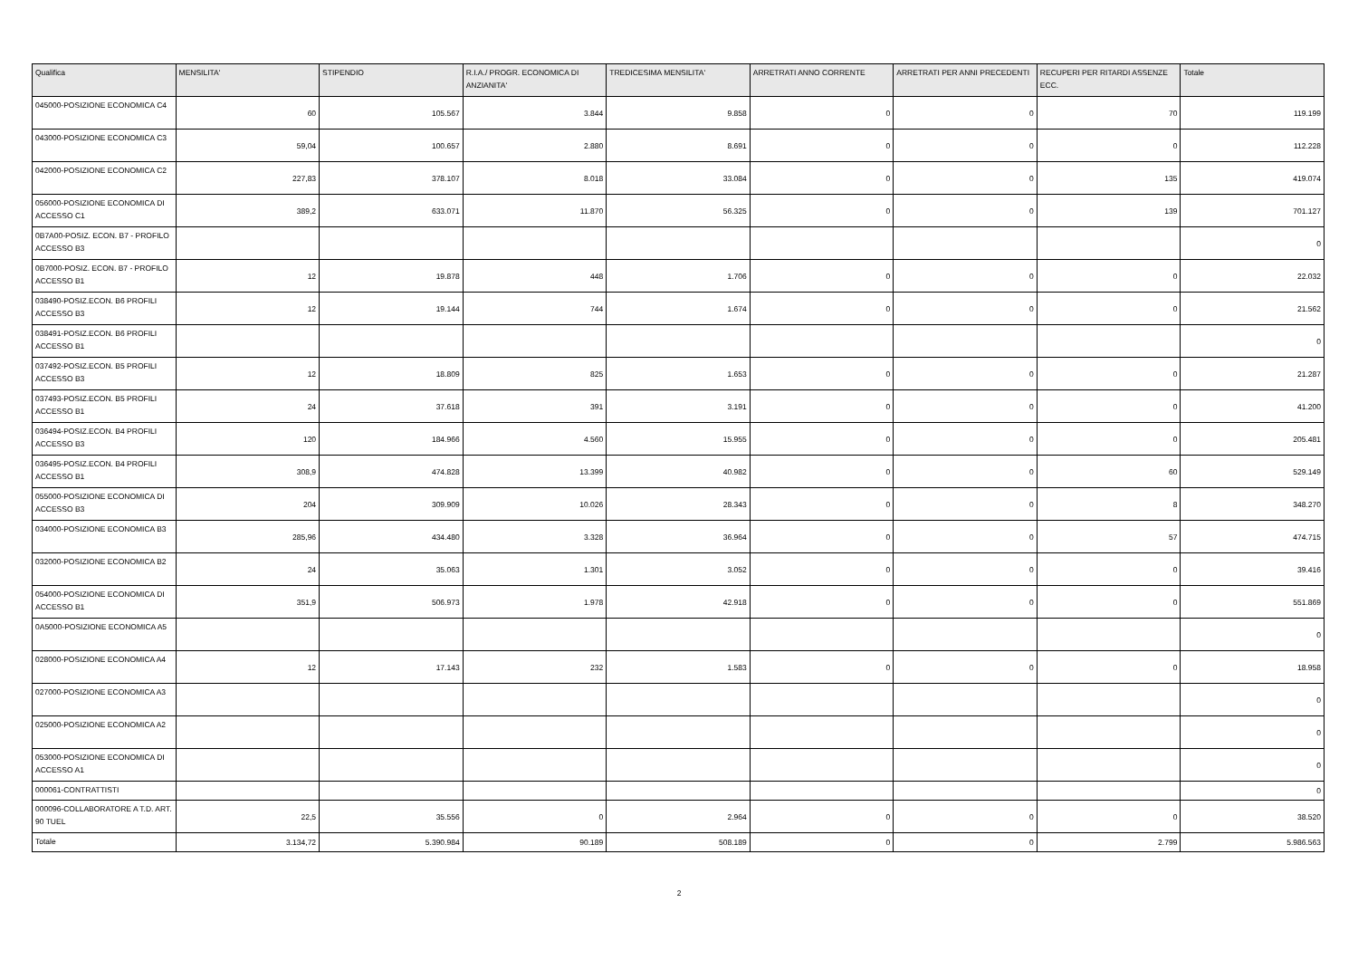| Qualifica | MENSILITA' | STIPENDIO | R.I.A./ PROGR. ECONOMICA DI ANZIANITA' | TREDICESIMA MENSILITA' | ARRETRATI ANNO CORRENTE | ARRETRATI PER ANNI PRECEDENTI | RECUPERI PER RITARDI ASSENZE ECC. | Totale |
| --- | --- | --- | --- | --- | --- | --- | --- | --- |
| 045000-POSIZIONE ECONOMICA C4 | 60 | 105.567 | 3.844 | 9.858 | 0 | 0 | 70 | 119.199 |
| 043000-POSIZIONE ECONOMICA C3 | 59,04 | 100.657 | 2.880 | 8.691 | 0 | 0 | 0 | 112.228 |
| 042000-POSIZIONE ECONOMICA C2 | 227,83 | 378.107 | 8.018 | 33.084 | 0 | 0 | 135 | 419.074 |
| 056000-POSIZIONE ECONOMICA DI ACCESSO C1 | 389,2 | 633.071 | 11.870 | 56.325 | 0 | 0 | 139 | 701.127 |
| 0B7A00-POSIZ. ECON. B7 - PROFILO ACCESSO B3 | | | | | | | | 0 |
| 0B7000-POSIZ. ECON. B7 - PROFILO ACCESSO B1 | 12 | 19.878 | 448 | 1.706 | 0 | 0 | 0 | 22.032 |
| 038490-POSIZ.ECON. B6 PROFILI ACCESSO B3 | 12 | 19.144 | 744 | 1.674 | 0 | 0 | 0 | 21.562 |
| 038491-POSIZ.ECON. B6 PROFILI ACCESSO B1 | | | | | | | | 0 |
| 037492-POSIZ.ECON. B5 PROFILI ACCESSO B3 | 12 | 18.809 | 825 | 1.653 | 0 | 0 | 0 | 21.287 |
| 037493-POSIZ.ECON. B5 PROFILI ACCESSO B1 | 24 | 37.618 | 391 | 3.191 | 0 | 0 | 0 | 41.200 |
| 036494-POSIZ.ECON. B4 PROFILI ACCESSO B3 | 120 | 184.966 | 4.560 | 15.955 | 0 | 0 | 0 | 205.481 |
| 036495-POSIZ.ECON. B4 PROFILI ACCESSO B1 | 308,9 | 474.828 | 13.399 | 40.982 | 0 | 0 | 60 | 529.149 |
| 055000-POSIZIONE ECONOMICA DI ACCESSO B3 | 204 | 309.909 | 10.026 | 28.343 | 0 | 0 | 8 | 348.270 |
| 034000-POSIZIONE ECONOMICA B3 | 285,96 | 434.480 | 3.328 | 36.964 | 0 | 0 | 57 | 474.715 |
| 032000-POSIZIONE ECONOMICA B2 | 24 | 35.063 | 1.301 | 3.052 | 0 | 0 | 0 | 39.416 |
| 054000-POSIZIONE ECONOMICA DI ACCESSO B1 | 351,9 | 506.973 | 1.978 | 42.918 | 0 | 0 | 0 | 551.869 |
| 0A5000-POSIZIONE ECONOMICA A5 | | | | | | | | 0 |
| 028000-POSIZIONE ECONOMICA A4 | 12 | 17.143 | 232 | 1.583 | 0 | 0 | 0 | 18.958 |
| 027000-POSIZIONE ECONOMICA A3 | | | | | | | | 0 |
| 025000-POSIZIONE ECONOMICA A2 | | | | | | | | 0 |
| 053000-POSIZIONE ECONOMICA DI ACCESSO A1 | | | | | | | | 0 |
| 000061-CONTRATTISTI | | | | | | | | 0 |
| 000096-COLLABORATORE A T.D. ART. 90 TUEL | 22,5 | 35.556 | 0 | 2.964 | 0 | 0 | 0 | 38.520 |
| Totale | 3.134,72 | 5.390.984 | 90.189 | 508.189 | 0 | 0 | 2.799 | 5.986.563 |
2